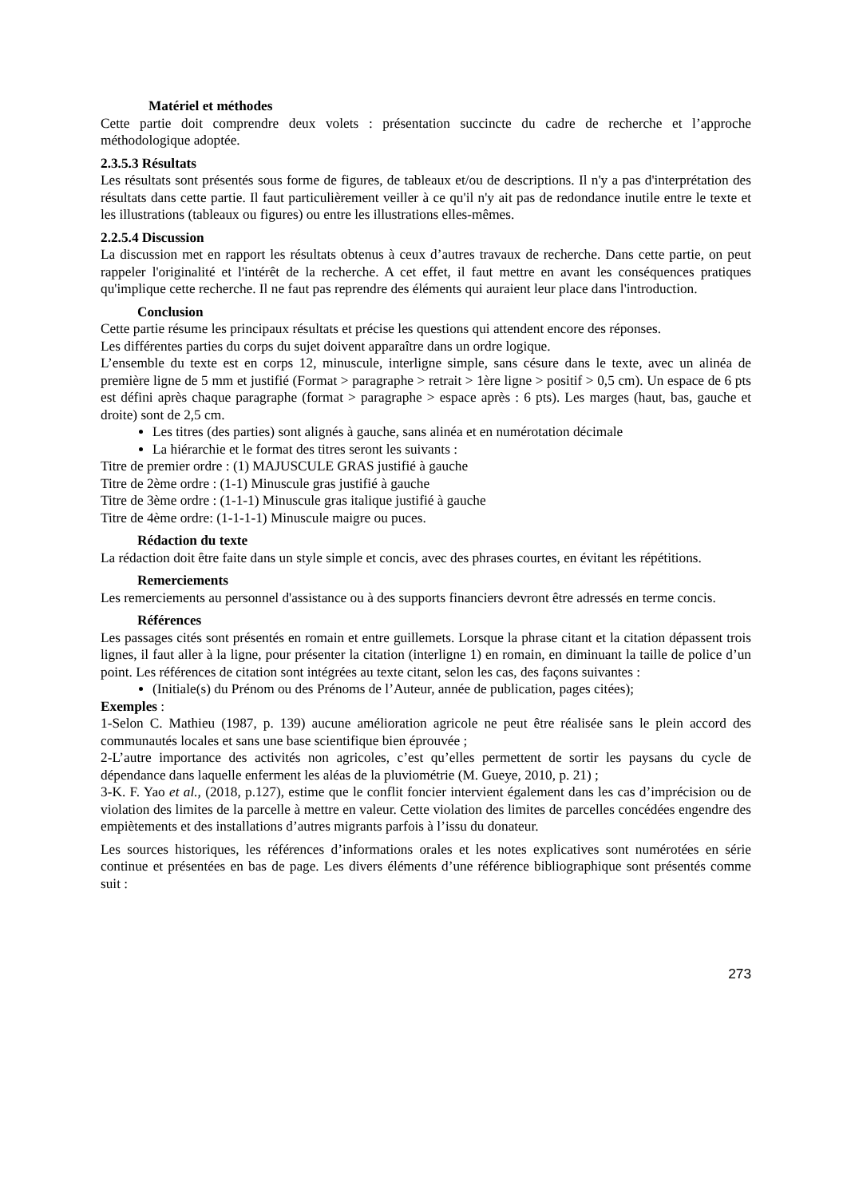Matériel et méthodes
Cette partie doit comprendre deux volets : présentation succincte du cadre de recherche et l’approche méthodologique adoptée.
2.3.5.3 Résultats
Les résultats sont présentés sous forme de figures, de tableaux et/ou de descriptions. Il n'y a pas d'interprétation des résultats dans cette partie. Il faut particulièrement veiller à ce qu'il n'y ait pas de redondance inutile entre le texte et les illustrations (tableaux ou figures) ou entre les illustrations elles-mêmes.
2.2.5.4 Discussion
La discussion met en rapport les résultats obtenus à ceux d’autres travaux de recherche. Dans cette partie, on peut rappeler l'originalité et l'intérêt de la recherche. A cet effet, il faut mettre en avant les conséquences pratiques qu'implique cette recherche. Il ne faut pas reprendre des éléments qui auraient leur place dans l'introduction.
Conclusion
Cette partie résume les principaux résultats et précise les questions qui attendent encore des réponses.
Les différentes parties du corps du sujet doivent apparaître dans un ordre logique.
L’ensemble du texte est en corps 12, minuscule, interligne simple, sans césure dans le texte, avec un alinéa de première ligne de 5 mm et justifié (Format > paragraphe > retrait > 1ère ligne > positif > 0,5 cm). Un espace de 6 pts est défini après chaque paragraphe (format > paragraphe > espace après : 6 pts). Les marges (haut, bas, gauche et droite) sont de 2,5 cm.
Les titres (des parties) sont alignés à gauche, sans alinéa et en numérotation décimale
La hiérarchie et le format des titres seront les suivants :
Titre de premier ordre : (1) MAJUSCULE GRAS justifié à gauche
Titre de 2ème ordre : (1-1) Minuscule gras justifié à gauche
Titre de 3ème ordre : (1-1-1) Minuscule gras italique justifié à gauche
Titre de 4ème ordre: (1-1-1-1) Minuscule maigre ou puces.
Rédaction du texte
La rédaction doit être faite dans un style simple et concis, avec des phrases courtes, en évitant les répétitions.
Remerciements
Les remerciements au personnel d'assistance ou à des supports financiers devront être adressés en terme concis.
Références
Les passages cités sont présentés en romain et entre guillemets. Lorsque la phrase citant et la citation dépassent trois lignes, il faut aller à la ligne, pour présenter la citation (interligne 1) en romain, en diminuant la taille de police d’un point. Les références de citation sont intégrées au texte citant, selon les cas, des façons suivantes :
(Initiale(s) du Prénom ou des Prénoms de l’Auteur, année de publication, pages citées);
Exemples :
1-Selon C. Mathieu (1987, p. 139) aucune amélioration agricole ne peut être réalisée sans le plein accord des communautés locales et sans une base scientifique bien éprouvée ;
2-L’autre importance des activités non agricoles, c’est qu’elles permettent de sortir les paysans du cycle de dépendance dans laquelle enferment les aléas de la pluviométrie (M. Gueye, 2010, p. 21) ;
3-K. F. Yao et al., (2018, p.127), estime que le conflit foncier intervient également dans les cas d’imprécision ou de violation des limites de la parcelle à mettre en valeur. Cette violation des limites de parcelles concédées engendre des empiètements et des installations d’autres migrants parfois à l’issu du donateur.
Les sources historiques, les références d’informations orales et les notes explicatives sont numérotées en série continue et présentées en bas de page. Les divers éléments d’une référence bibliographique sont présentés comme suit :
273